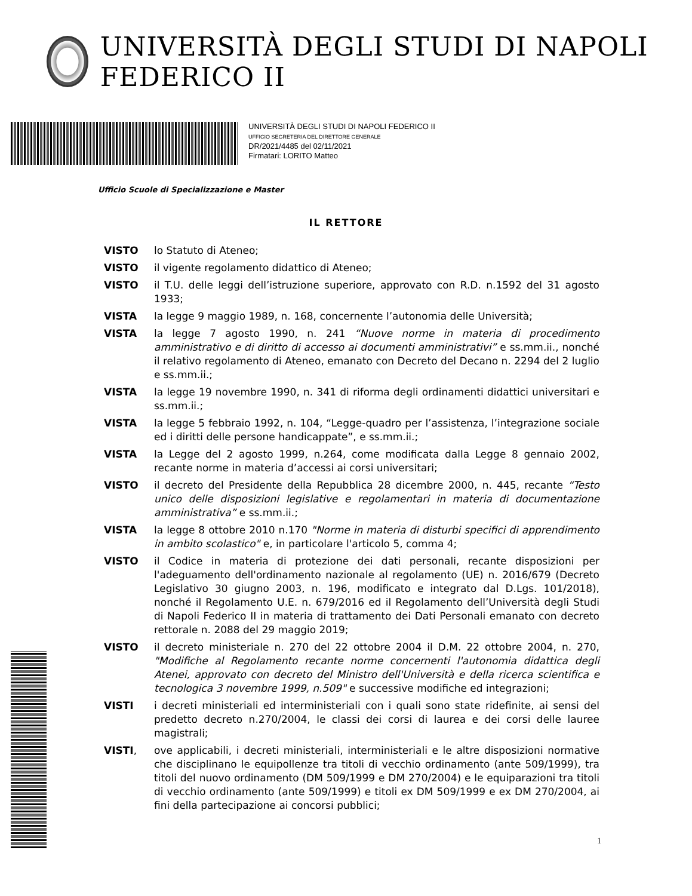UNIVERSITÀ DEGLI STUDI DI NAPOLI FEDERICO II
UNIVERSITÀ DEGLI STUDI DI NAPOLI FEDERICO II
UFFICIO SEGRETERIA DEL DIRETTORE GENERALE
DR/2021/4485 del 02/11/2021
Firmatari: LORITO Matteo
Ufficio Scuole di Specializzazione e Master
IL RETTORE
VISTO lo Statuto di Ateneo;
VISTO il vigente regolamento didattico di Ateneo;
VISTO il T.U. delle leggi dell’istruzione superiore, approvato con R.D. n.1592 del 31 agosto 1933;
VISTA la legge 9 maggio 1989, n. 168, concernente l’autonomia delle Università;
VISTA la legge 7 agosto 1990, n. 241 “Nuove norme in materia di procedimento amministrativo e di diritto di accesso ai documenti amministrativi” e ss.mm.ii., nonché il relativo regolamento di Ateneo, emanato con Decreto del Decano n. 2294 del 2 luglio e ss.mm.ii.;
VISTA la legge 19 novembre 1990, n. 341 di riforma degli ordinamenti didattici universitari e ss.mm.ii.;
VISTA la legge 5 febbraio 1992, n. 104, “Legge-quadro per l’assistenza, l’integrazione sociale ed i diritti delle persone handicappate”, e ss.mm.ii.;
VISTA la Legge del 2 agosto 1999, n.264, come modificata dalla Legge 8 gennaio 2002, recante norme in materia d’accessi ai corsi universitari;
VISTO il decreto del Presidente della Repubblica 28 dicembre 2000, n. 445, recante “Testo unico delle disposizioni legislative e regolamentari in materia di documentazione amministrativa” e ss.mm.ii.;
VISTA la legge 8 ottobre 2010 n.170 "Norme in materia di disturbi specifici di apprendimento in ambito scolastico" e, in particolare l'articolo 5, comma 4;
VISTO il Codice in materia di protezione dei dati personali, recante disposizioni per l'adeguamento dell'ordinamento nazionale al regolamento (UE) n. 2016/679 (Decreto Legislativo 30 giugno 2003, n. 196, modificato e integrato dal D.Lgs. 101/2018), nonché il Regolamento U.E. n. 679/2016 ed il Regolamento dell’Università degli Studi di Napoli Federico II in materia di trattamento dei Dati Personali emanato con decreto rettorale n. 2088 del 29 maggio 2019;
VISTO il decreto ministeriale n. 270 del 22 ottobre 2004 il D.M. 22 ottobre 2004, n. 270, "Modifiche al Regolamento recante norme concernenti l'autonomia didattica degli Atenei, approvato con decreto del Ministro dell'Università e della ricerca scientifica e tecnologica 3 novembre 1999, n.509" e successive modifiche ed integrazioni;
VISTI i decreti ministeriali ed interministeriali con i quali sono state ridefinite, ai sensi del predetto decreto n.270/2004, le classi dei corsi di laurea e dei corsi delle lauree magistrali;
VISTI, ove applicabili, i decreti ministeriali, interministeriali e le altre disposizioni normative che disciplinano le equipollenze tra titoli di vecchio ordinamento (ante 509/1999), tra titoli del nuovo ordinamento (DM 509/1999 e DM 270/2004) e le equiparazioni tra titoli di vecchio ordinamento (ante 509/1999) e titoli ex DM 509/1999 e ex DM 270/2004, ai fini della partecipazione ai concorsi pubblici;
1